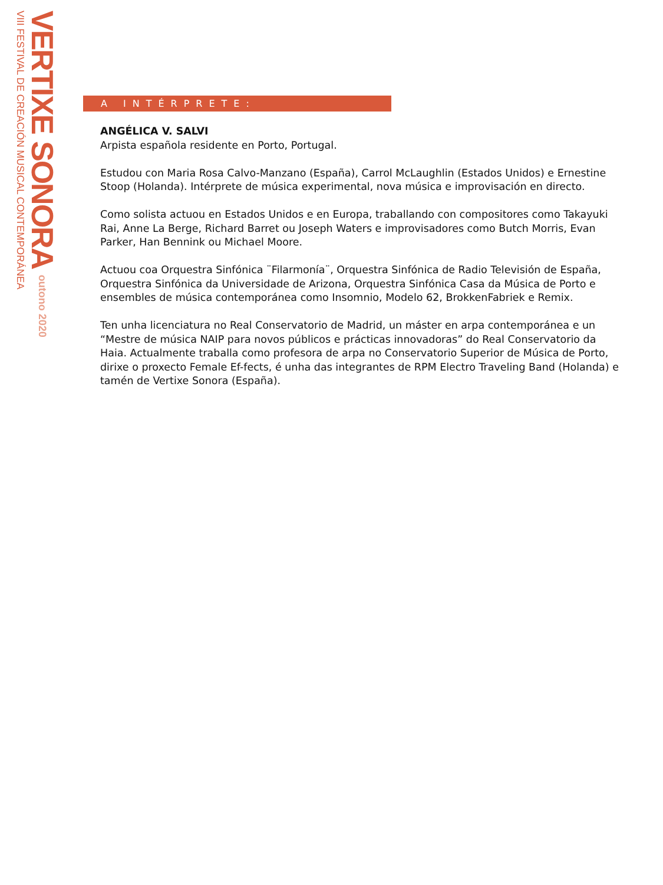VIII FESTIVAL DE CREACIÓN MUSICAL CONTEMPORÁNEA
VERTIXE SONORA outono 2020
A INTÉRPRETE:
ANGÉLICA V. SALVI
Arpista española residente en Porto, Portugal.
Estudou con Maria Rosa Calvo-Manzano (España), Carrol McLaughlin (Estados Unidos) e Ernestine Stoop (Holanda). Intérprete de música experimental, nova música e improvisación en directo.
Como solista actuou en Estados Unidos e en Europa, traballando con compositores como Takayuki Rai, Anne La Berge, Richard Barret ou Joseph Waters e improvisadores como Butch Morris, Evan Parker, Han Bennink ou Michael Moore.
Actuou coa Orquestra Sinfónica ¨Filarmonía¨, Orquestra Sinfónica de Radio Televisión de España, Orquestra Sinfónica da Universidade de Arizona, Orquestra Sinfónica Casa da Música de Porto e ensembles de música contemporánea como Insomnio, Modelo 62, BrokkenFabriek e Remix.
Ten unha licenciatura no Real Conservatorio de Madrid, un máster en arpa contemporánea e un “Mestre de música NAIP para novos públicos e prácticas innovadoras” do Real Conservatorio da Haia. Actualmente traballa como profesora de arpa no Conservatorio Superior de Música de Porto, dirixe o proxecto Female Ef-fects, é unha das integrantes de RPM Electro Traveling Band (Holanda) e tamén de Vertixe Sonora (España).